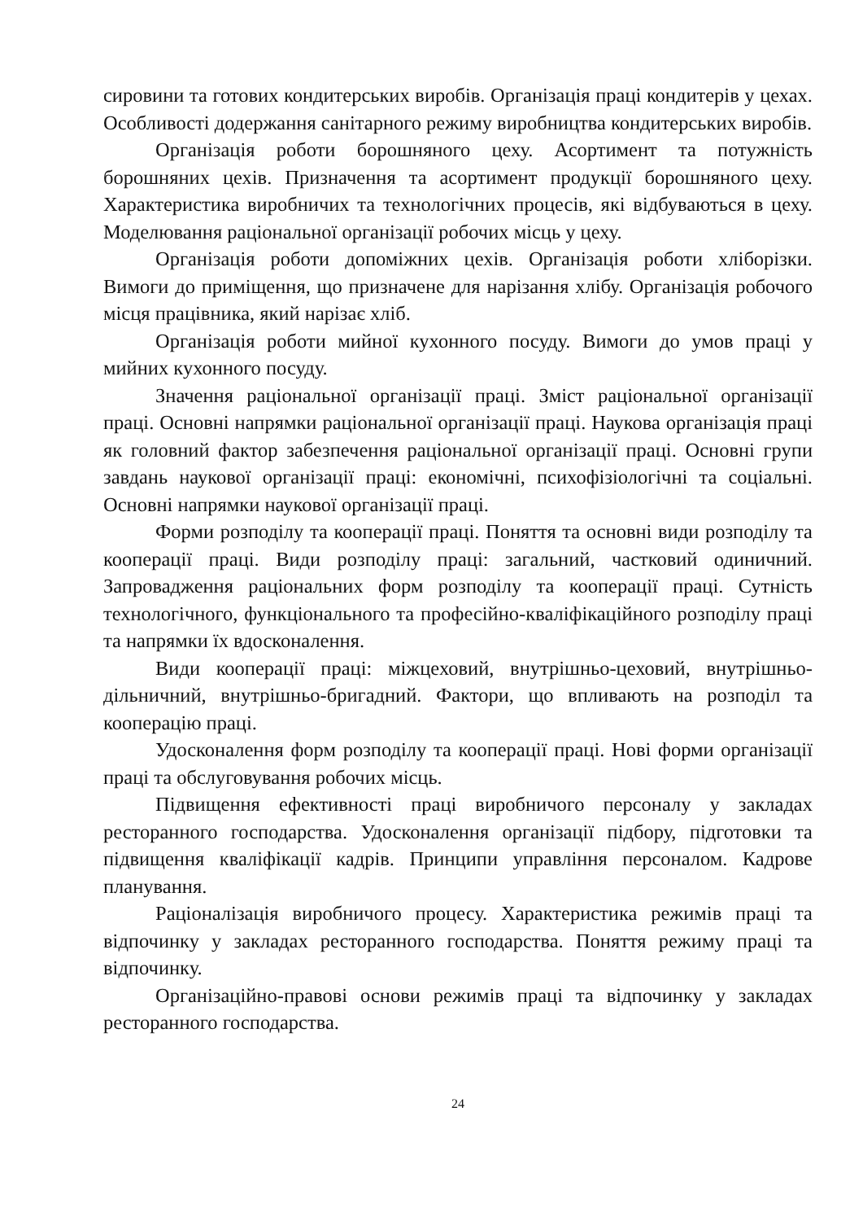сировини та готових кондитерських виробів. Організація праці кондитерів у цехах. Особливості додержання санітарного режиму виробництва кондитерських виробів.
Організація роботи борошняного цеху. Асортимент та потужність борошняних цехів. Призначення та асортимент продукції борошняного цеху. Характеристика виробничих та технологічних процесів, які відбуваються в цеху. Моделювання раціональної організації робочих місць у цеху.
Організація роботи допоміжних цехів. Організація роботи хліборізки. Вимоги до приміщення, що призначене для нарізання хлібу. Організація робочого місця працівника, який нарізає хліб.
Організація роботи мийної кухонного посуду. Вимоги до умов праці у мийних кухонного посуду.
Значення раціональної організації праці. Зміст раціональної організації праці. Основні напрямки раціональної організації праці. Наукова організація праці як головний фактор забезпечення раціональної організації праці. Основні групи завдань наукової організації праці: економічні, психофізіологічні та соціальні. Основні напрямки наукової організації праці.
Форми розподілу та кооперації праці. Поняття та основні види розподілу та кооперації праці. Види розподілу праці: загальний, частковий одиничний. Запровадження раціональних форм розподілу та кооперації праці. Сутність технологічного, функціонального та професійно-кваліфікаційного розподілу праці та напрямки їх вдосконалення.
Види кооперації праці: міжцеховий, внутрішньо-цеховий, внутрішньо-дільничний, внутрішньо-бригадний. Фактори, що впливають на розподіл та кооперацію праці.
Удосконалення форм розподілу та кооперації праці. Нові форми організації праці та обслуговування робочих місць.
Підвищення ефективності праці виробничого персоналу у закладах ресторанного господарства. Удосконалення організації підбору, підготовки та підвищення кваліфікації кадрів. Принципи управління персоналом. Кадрове планування.
Раціоналізація виробничого процесу. Характеристика режимів праці та відпочинку у закладах ресторанного господарства. Поняття режиму праці та відпочинку.
Організаційно-правові основи режимів праці та відпочинку у закладах ресторанного господарства.
24